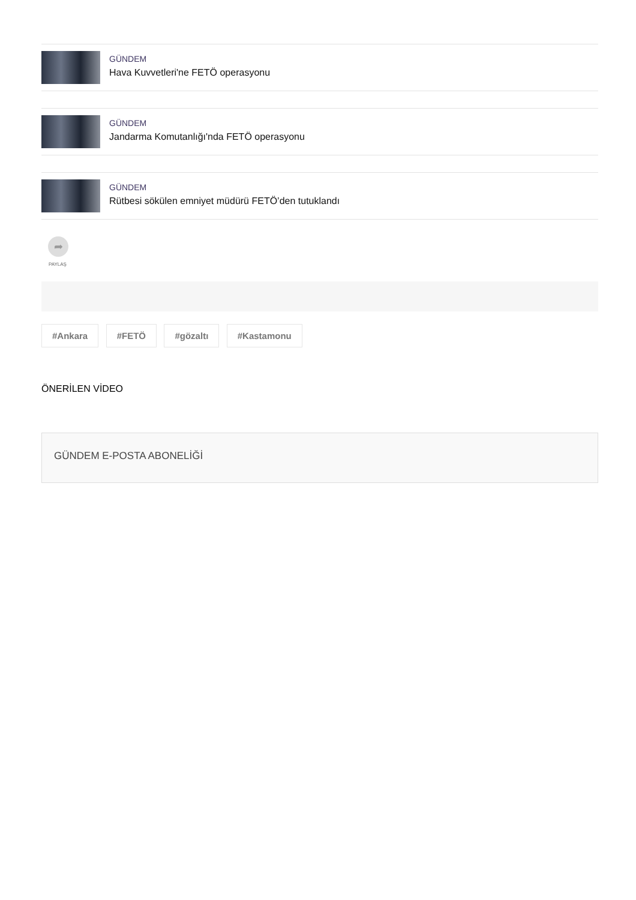GÜNDEM
Hava Kuvvetleri'ne FETÖ operasyonu
GÜNDEM
Jandarma Komutanlığı'nda FETÖ operasyonu
GÜNDEM
Rütbesi sökülen emniyet müdürü FETÖ’den tutuklandı
➦
PAYLAŞ
#Ankara #FETÖ #gözaltı #Kastamonu
ÖNERİLEN VİDEO
GÜNDEM E-POSTA ABONELİĞİ